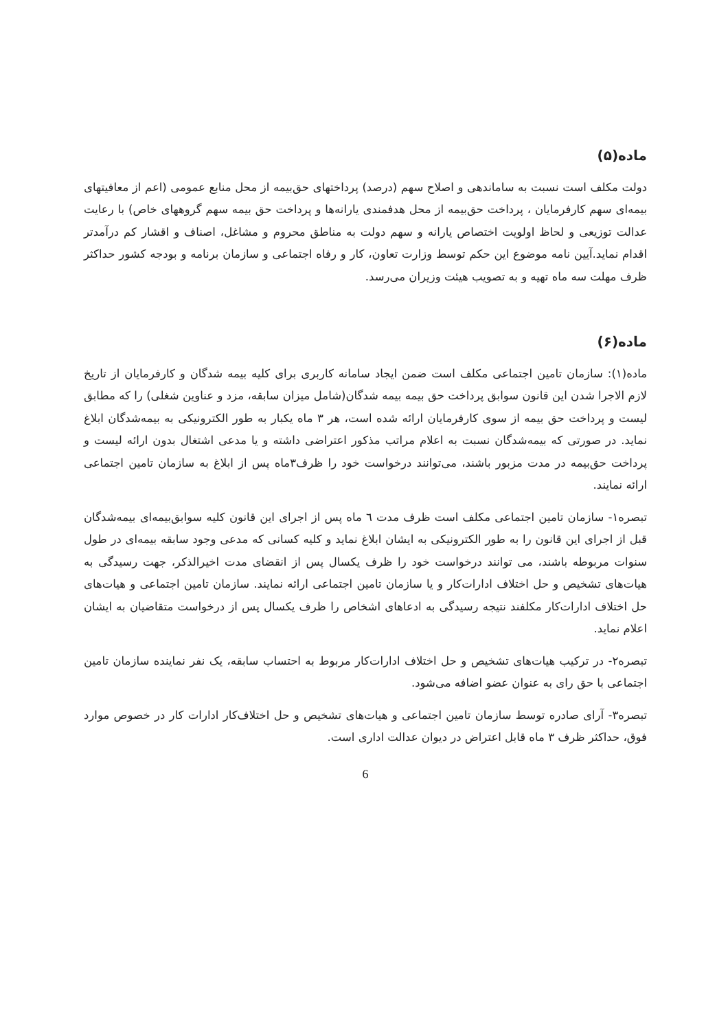ماده(۵)
دولت مکلف است نسبت به ساماندهی و اصلاح سهم (درصد) پرداختهای حق‌بیمه از محل منابع عمومی (اعم از معافیتهای بیمه‌ای سهم کارفرمایان ، پرداخت حق‌بیمه از محل هدفمندی یارانه‌ها و پرداخت حق بیمه سهم گروههای خاص) با رعایت عدالت توزیعی و لحاظ اولویت اختصاص یارانه و سهم دولت به مناطق محروم و مشاغل، اصناف و اقشار کم درآمدتر اقدام نماید.آیین نامه موضوع این حکم توسط وزارت تعاون، کار و رفاه اجتماعی و سازمان برنامه و بودجه کشور حداکثر ظرف مهلت سه ماه تهیه و به تصویب هیئت وزیران می‌رسد.
ماده(۶)
ماده(۱): سازمان تامین اجتماعی مکلف است ضمن ایجاد سامانه کاربری برای کلیه بیمه شدگان و کارفرمایان از تاریخ لازم الاجرا شدن این قانون سوابق پرداخت حق بیمه بیمه شدگان(شامل میزان سابقه، مزد و عناوین شغلی) را که مطابق لیست و پرداخت حق بیمه از سوی کارفرمایان ارائه شده است، هر ۳ ماه یکبار به طور الکترونیکی به بیمه‌شدگان ابلاغ نماید. در صورتی که بیمه‌شدگان نسبت به اعلام مراتب مذکور اعتراضی داشته و یا مدعی اشتغال بدون ارائه لیست و پرداخت حق‌بیمه در مدت مزبور باشند، می‌توانند درخواست خود را ظرف۳ماه پس از ابلاغ به سازمان تامین اجتماعی ارائه نمایند.
تبصره۱- سازمان تامین اجتماعی مکلف است ظرف مدت ٦ ماه پس از اجرای این قانون کلیه سوابق‌بیمه‌ای بیمه‌شدگان قبل از اجرای این قانون را به طور الکترونیکی به ایشان ابلاغ نماید و کلیه کسانی که مدعی وجود سابقه بیمه‌ای در طول سنوات مربوطه باشند، می توانند درخواست خود را ظرف یکسال پس از انقضای مدت اخیرالذکر، جهت رسیدگی به هیات‌های تشخیص و حل اختلاف ادارات‌کار و یا سازمان تامین اجتماعی ارائه نمایند. سازمان تامین اجتماعی و هیات‌های حل اختلاف ادارات‌کار مکلفند نتیجه رسیدگی به ادعاهای اشخاص را ظرف یکسال پس از درخواست متقاضیان به ایشان اعلام نماید.
تبصره۲- در ترکیب هیات‌های تشخیص و حل اختلاف ادارات‌کار مربوط به احتساب سابقه، یک نفر نماینده سازمان تامین اجتماعی با حق رای به عنوان عضو اضافه می‌شود.
تبصره۳- آرای صادره توسط سازمان تامین اجتماعی و هیات‌های تشخیص و حل اختلاف‌کار ادارات کار در خصوص موارد فوق، حداکثر ظرف ۳ ماه قابل اعتراض در دیوان عدالت اداری است.
6